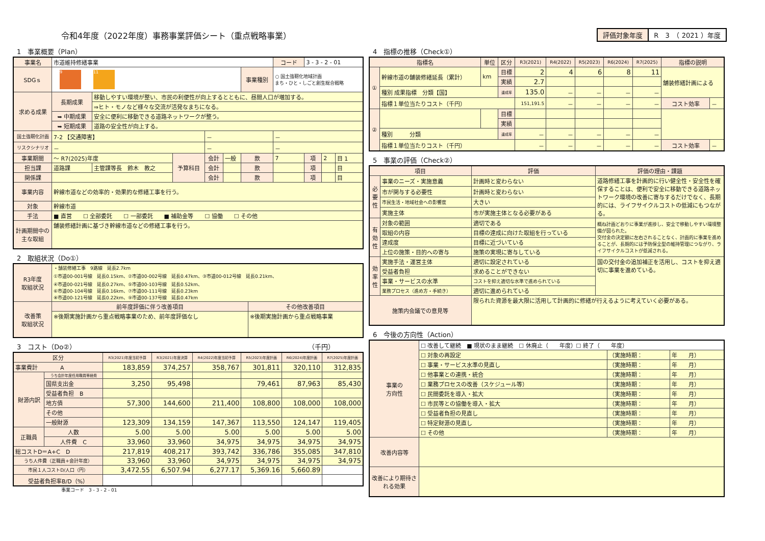令和4年度（2022年度）事務事業評価シート（重点戦略事業）
評価対象年度 R　3　（ 2021 ）年度
1　事業概要（Plan）
| 事業名 | 市道維持修繕事業 | | | | | | コード | 3 - 3 - 2 - 01 | | |
| SDGｓ | 9 11 | | | | | 事業種別 | ○ 国土強靭化地域計画 まち・ひと・しごと創生総合戦略 | | | |
| 求める成果 | 長期成果 | 移動しやすい環境が整い、市民の利便性が向上するとともに、昼間人口が増加する。 | | | | | | | | |
| | | ⇒ヒト・モノなど様々な交流が活発なまちになる。 | | | | | | | | |
| | ➥ 中期成果 | 安全に便利に移動できる道路ネットワークが整う。 | | | | | | | | |
| | ➥ 短期成果 | 道路の安全性が向上する。 | | | | | | | | |
| 国土強靭化計画 | 7-2 【交通障害】 | | | － | | | － | | | |
| リスクシナリオ | － | | | － | | | － | | | |
| 事業期間 | ～ R7(2025)年度 | | 予算科目 | 会計 | 一般 | 款 | 7 | 項 | 2 | 目 1 |
| 担当課 | 道路課 | 主管課等長 鈴木 教之 | | 会計 | | 款 | | 項 | | 目 |
| 関係課 | | | | 会計 | | 款 | | 項 | | 目 |
| 事業内容 | 幹線市道などの効率的・効果的な修繕工事を行う。 | | | | | | | | | |
| 対象 | 幹線市道 | | | | | | | | | |
| 手法 | ■ 直営 ☐ 全部委託 ☐ 一部委託 ■ 補助金等 ☐ 協働 ☐ その他 | | | | | | | | | |
| 計画期間中の主な取組 | 舗装修繕計画に基づき幹線市道などの修繕工事を行う。 | | | | | | | | | |
2　取組状況（Do①）
| R3年度 取組状況 | ・舗装修繕工事 9路線 延長2.7km ①市道00-001号線 延長0.15km、②市道00-002号線 延長0.47km、③市道00-012号線 延長0.21km、 ④市道00-021号線 延長0.27km、⑤市道00-103号線 延長0.52km、 ⑥市道00-104号線 延長0.16km、⑦市道00-111号線 延長0.23km ⑧市道00-121号線 延長0.22km、⑨市道00-137号線 延長0.47km | |
| 改善策 取組状況 | 前年度評価に伴う改善項目 | その他改善項目 |
| | ※後期実施計画から重点戦略事業のため、前年度評価なし | ※後期実施計画から重点戦略事業 |
3　コスト（Do②）　　　　　　　　　　　　　　　　　　　　　　　　　　　　　　　　　　　（千円）
| 区分 | | R3(2021)年度当初予算 | R3(2021)年度決算 | R4(2022)年度当初予算 | R5(2023)年度計画 | R6(2024)年度計画 | R7(2025)年度計画 |
| --- | --- | --- | --- | --- | --- | --- | --- |
| 事業費計 A | | 183,859 | 374,257 | 358,767 | 301,811 | 320,110 | 312,835 |
| 財源内訳 | うち会計年度任用職員等経費 | | | | | | |
| | 国県支出金 | 3,250 | 95,498 | | 79,461 | 87,963 | 85,430 |
| | 受益者負担 B | | | | | | |
| | 地方債 | 57,300 | 144,600 | 211,400 | 108,800 | 108,000 | 108,000 |
| | その他 | | | | | | |
| | 一般財源 | 123,309 | 134,159 | 147,367 | 113,550 | 124,147 | 119,405 |
| 正職員 | 人数 | 5.00 | 5.00 | 5.00 | 5.00 | 5.00 | 5.00 |
| | 人件費 C | 33,960 | 33,960 | 34,975 | 34,975 | 34,975 | 34,975 |
| 総コストD＝A+C D | | 217,819 | 408,217 | 393,742 | 336,786 | 355,085 | 347,810 |
| うち人件費（正職員+会計年度） | | 33,960 | 33,960 | 34,975 | 34,975 | 34,975 | 34,975 |
| 市民１人コストD/人口（円） | | 3,472.55 | 6,507.94 | 6,277.17 | 5,369.16 | 5,660.89 | |
| 受益者負担率B/D（%） | | | | | | | |
事業コード　3 - 3 - 2 - 01
4　指標の推移（Check①）
| 指標名 | | 単位 | 区分 | R3(2021) | R4(2022) | R5(2023) | R6(2024) | R7(2025) | 指標の説明 | |
| --- | --- | --- | --- | --- | --- | --- | --- | --- | --- | --- |
| ① | 幹線市道の舗装修繕延長（累計） | km | 目標 | 2 | 4 | 6 | 8 | 11 | 舗装修繕計画による | |
| | | | 実績 | 2.7 | | | | | | |
| | 種別 成果指標 分類【国】 | | 達成率 | 135.0 | － | － | － | － | | |
| | 指標１単位当たりコスト（千円） | | | 151,191.5 | － | － | － | － | コスト効率 | － |
| ② | | | 目標 | | | | | | | |
| | | | 実績 | | | | | | | |
| | 種別 分類 | | 達成率 | － | － | － | － | － | | |
| | 指標１単位当たりコスト（千円） | | | － | － | － | － | － | コスト効率 | － |
5　事業の評価（Check②）
| 項目 | | 評価 | 評価の理由・課題 |
| --- | --- | --- | --- |
| 必要性 | 事業のニーズ・実施意義 | 計画時と変わらない | 道路修繕工事を計画的に行い健全性・安全性を確保することは、便利で安全に移動できる道路ネットワーク環境の改善に寄与するだけでなく、長期的には、ライフサイクルコストの低減にもつながる。 |
| | 市が関与する必要性 | 計画時と変わらない | |
| | 市民生活・地域社会への影響度 | 大きい | |
| | 実施主体 | 市が実施主体となる必要がある | |
| 有効性 | 対象の範囲 | 適切である | 概ね計画どおりに事業が進捗し、安全で移動しやすい環境整備が図られた。 交付金の決定額に左右されることなく、計画的に事業を進めることが、長期的には予防保全型の維持管理につながり、ライフサイクルコストが低減される。 |
| | 取組の内容 | 目標の達成に向けた取組を行っている | |
| | 達成度 | 目標に近づいている | |
| | 上位の施策・目的への寄与 | 施策の実現に寄与している | |
| 効率性 | 実施手法・運営主体 | 適切に設定されている | 国の交付金の追加補正を活用し、コストを抑え適切に事業を進めている。 |
| | 受益者負担 | 求めることができない | |
| | 事業・サービスの水準 | コストを抑え適切な水準で進められている | |
| | 業務プロセス（進め方・手続き） | 適切に進められている | |
| 施策内会議での意見等 | | 限られた資源を最大限に活用して計画的に修繕が行えるように考えていく必要がある。 | |
6　今後の方向性（Action）
| 事業の 方向性 | ☐ 改善して継続 ■ 現状のまま継続 ☐ 休廃止（ 年度）☐ 終了（ 年度） | | |
| | ☐ 対象の再設定 | （実施時期： | 年 月） |
| | ☐ 事業・サービス水準の見直し | （実施時期： | 年 月） |
| | ☐ 他事業との連携・統合 | （実施時期： | 年 月） |
| | ☐ 業務プロセスの改善（スケジュール等） | （実施時期： | 年 月） |
| | ☐ 民間委託を導入・拡大 | （実施時期： | 年 月） |
| | ☐ 市民等との協働を導入・拡大 | （実施時期： | 年 月） |
| | ☐ 受益者負担の見直し | （実施時期： | 年 月） |
| | ☐ 特定財源の見直し | （実施時期： | 年 月） |
| | ☐ その他 | （実施時期： | 年 月） |
| 改善内容等 | | | |
| 改善により期待される効果 | | | |